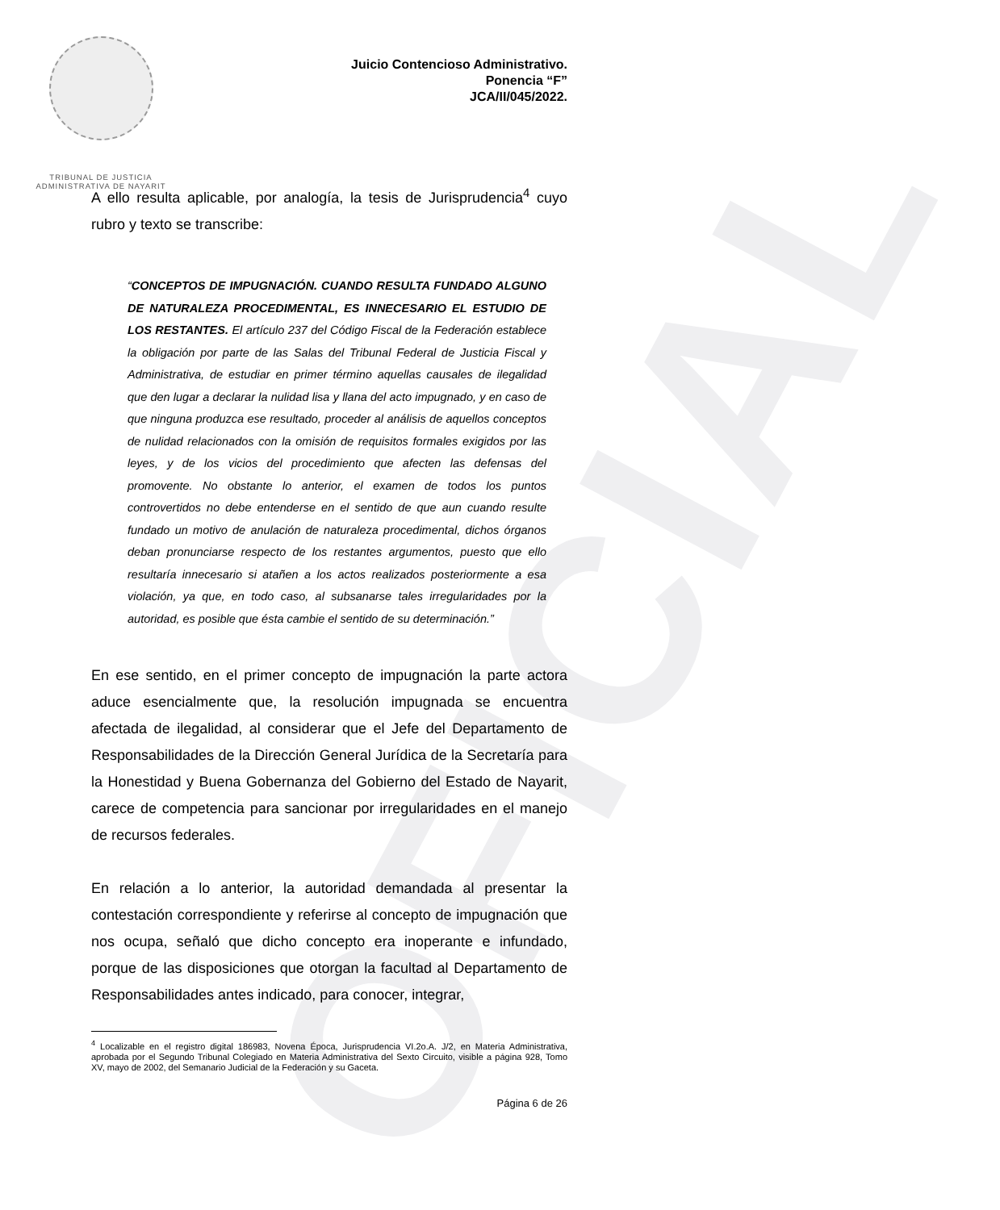OFICIAL
TRIBUNAL DE JUSTICIA
ADMINISTRATIVA DE NAYARIT
Juicio Contencioso Administrativo.
Ponencia “F”
JCA/II/045/2022.
A ello resulta aplicable, por analogía, la tesis de Jurisprudencia<sup>4</sup> cuyo rubro y texto se transcribe:
“CONCEPTOS DE IMPUGNACIÓN. CUANDO RESULTA FUNDADO ALGUNO DE NATURALEZA PROCEDIMENTAL, ES INNECESARIO EL ESTUDIO DE LOS RESTANTES. El artículo 237 del Código Fiscal de la Federación establece la obligación por parte de las Salas del Tribunal Federal de Justicia Fiscal y Administrativa, de estudiar en primer término aquellas causales de ilegalidad que den lugar a declarar la nulidad lisa y llana del acto impugnado, y en caso de que ninguna produzca ese resultado, proceder al análisis de aquellos conceptos de nulidad relacionados con la omisión de requisitos formales exigidos por las leyes, y de los vicios del procedimiento que afecten las defensas del promovente. No obstante lo anterior, el examen de todos los puntos controvertidos no debe entenderse en el sentido de que aun cuando resulte fundado un motivo de anulación de naturaleza procedimental, dichos órganos deban pronunciarse respecto de los restantes argumentos, puesto que ello resultaría innecesario si atañen a los actos realizados posteriormente a esa violación, ya que, en todo caso, al subsanarse tales irregularidades por la autoridad, es posible que ésta cambie el sentido de su determinación.”
En ese sentido, en el primer concepto de impugnación la parte actora aduce esencialmente que, la resolución impugnada se encuentra afectada de ilegalidad, al considerar que el Jefe del Departamento de Responsabilidades de la Dirección General Jurídica de la Secretaría para la Honestidad y Buena Gobernanza del Gobierno del Estado de Nayarit, carece de competencia para sancionar por irregularidades en el manejo de recursos federales.
En relación a lo anterior, la autoridad demandada al presentar la contestación correspondiente y referirse al concepto de impugnación que nos ocupa, señaló que dicho concepto era inoperante e infundado, porque de las disposiciones que otorgan la facultad al Departamento de Responsabilidades antes indicado, para conocer, integrar,
<sup>4</sup> Localizable en el registro digital 186983, Novena Época, Jurisprudencia VI.2o.A. J/2, en Materia Administrativa, aprobada por el Segundo Tribunal Colegiado en Materia Administrativa del Sexto Circuito, visible a página 928, Tomo XV, mayo de 2002, del Semanario Judicial de la Federación y su Gaceta.
Página 6 de 26